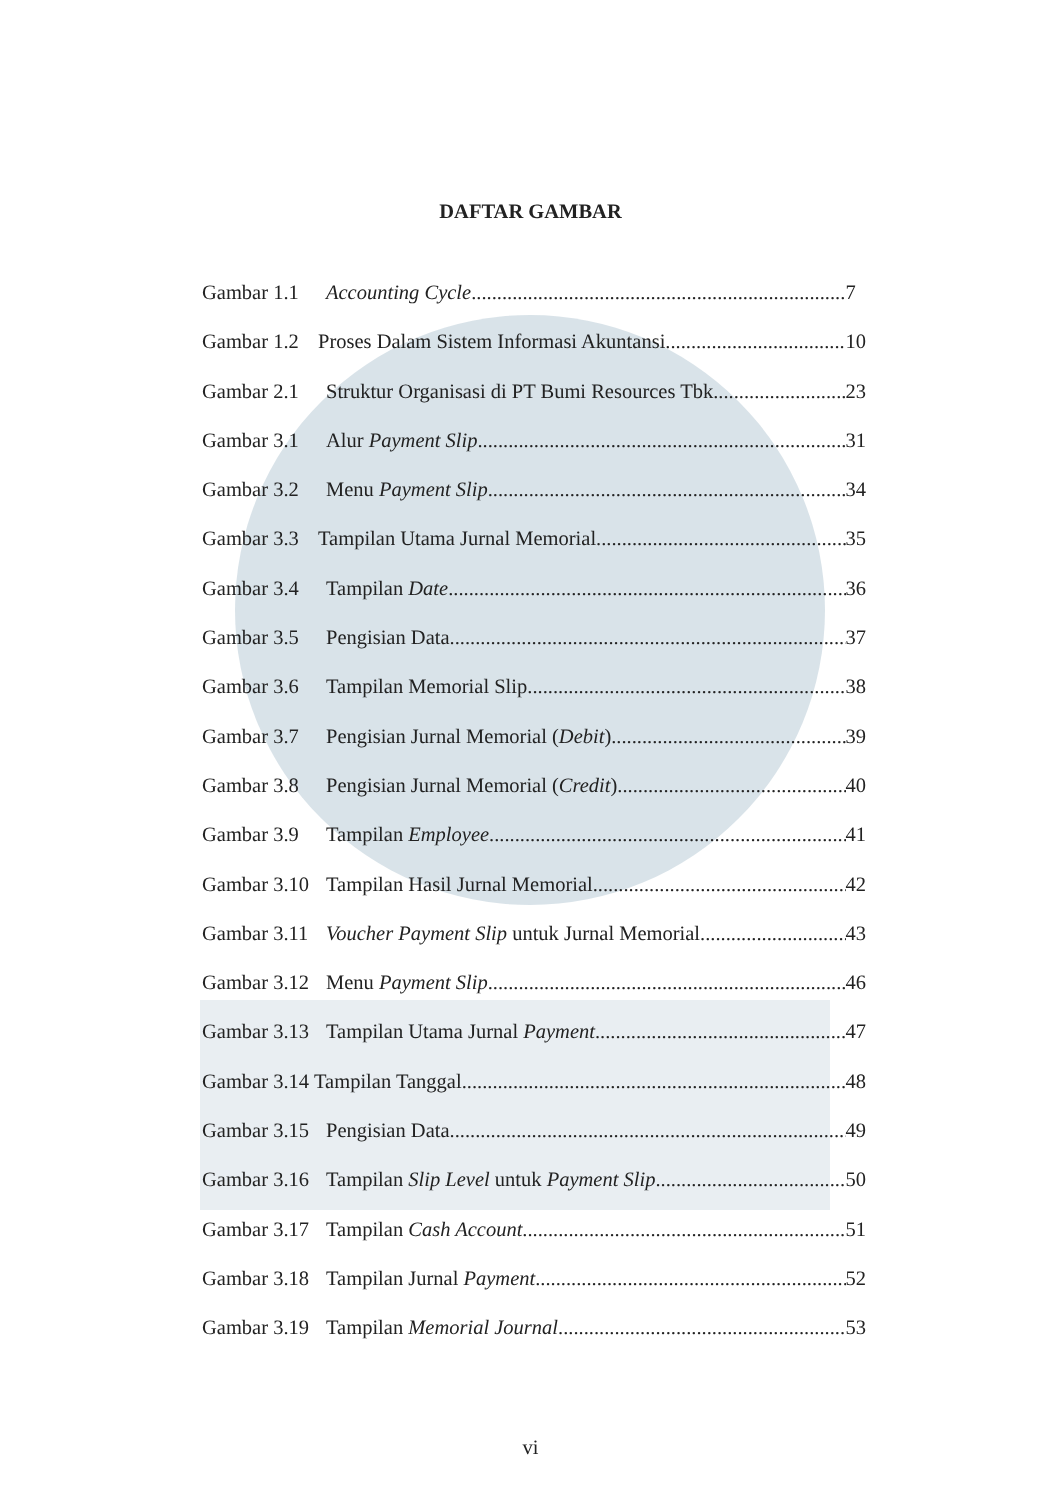DAFTAR GAMBAR
Gambar 1.1 Accounting Cycle 7
Gambar 1.2 Proses Dalam Sistem Informasi Akuntansi 10
Gambar 2.1 Struktur Organisasi di PT Bumi Resources Tbk 23
Gambar 3.1 Alur Payment Slip 31
Gambar 3.2 Menu Payment Slip 34
Gambar 3.3 Tampilan Utama Jurnal Memorial 35
Gambar 3.4 Tampilan Date 36
Gambar 3.5 Pengisian Data 37
Gambar 3.6 Tampilan Memorial Slip 38
Gambar 3.7 Pengisian Jurnal Memorial (Debit) 39
Gambar 3.8 Pengisian Jurnal Memorial (Credit) 40
Gambar 3.9 Tampilan Employee 41
Gambar 3.10 Tampilan Hasil Jurnal Memorial 42
Gambar 3.11 Voucher Payment Slip untuk Jurnal Memorial 43
Gambar 3.12 Menu Payment Slip 46
Gambar 3.13 Tampilan Utama Jurnal Payment 47
Gambar 3.14 Tampilan Tanggal 48
Gambar 3.15 Pengisian Data 49
Gambar 3.16 Tampilan Slip Level untuk Payment Slip 50
Gambar 3.17 Tampilan Cash Account 51
Gambar 3.18 Tampilan Jurnal Payment 52
Gambar 3.19 Tampilan Memorial Journal 53
vi